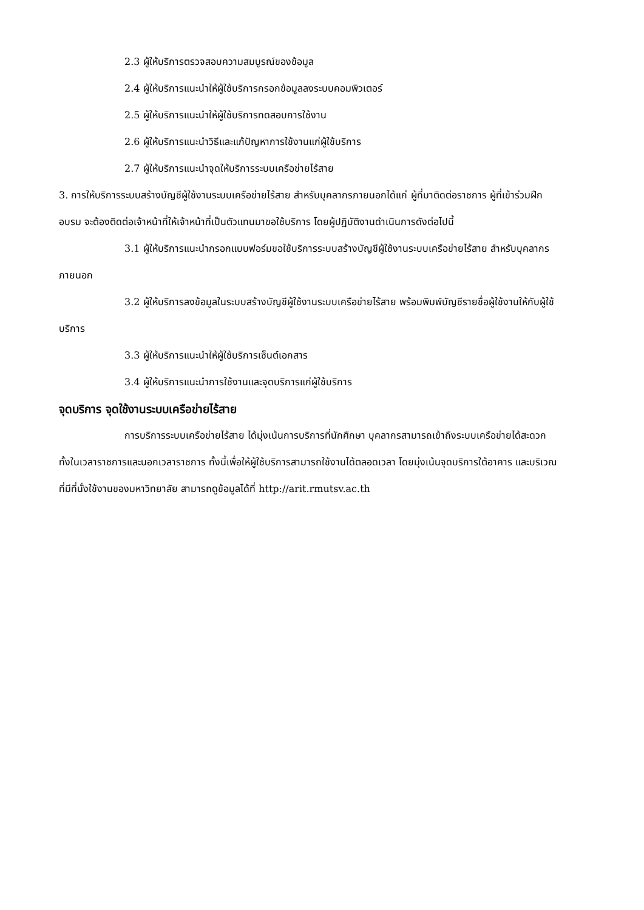2.3 ผู้ให้บริการตรวจสอบความสมบูรณ์ของข้อมูล
2.4 ผู้ให้บริการแนะนำให้ผู้ใช้บริการกรอกข้อมูลลงระบบคอมพิวเตอร์
2.5 ผู้ให้บริการแนะนำให้ผู้ใช้บริการทดสอบการใช้งาน
2.6 ผู้ให้บริการแนะนำวิธีและแก้ปัญหาการใช้งานแก่ผู้ใช้บริการ
2.7 ผู้ให้บริการแนะนำจุดให้บริการระบบเครือข่ายไร้สาย
3. การให้บริการระบบสร้างบัญชีผู้ใช้งานระบบเครือข่ายไร้สาย สำหรับบุคลากรภายนอกได้แก่ ผู้ที่มาติดต่อราชการ ผู้ที่เข้าร่วมฝึกอบรม จะต้องติดต่อเจ้าหน้าที่ให้เจ้าหน้าที่เป็นตัวแทนมาขอใช้บริการ โดยผู้ปฏิบัติงานดำเนินการดังต่อไปนี้
3.1 ผู้ให้บริการแนะนำกรอกแบบฟอร์มขอใช้บริการระบบสร้างบัญชีผู้ใช้งานระบบเครือข่ายไร้สาย สำหรับบุคลากรภายนอก
3.2 ผู้ให้บริการลงข้อมูลในระบบสร้างบัญชีผู้ใช้งานระบบเครือข่ายไร้สาย พร้อมพิมพ์บัญชีรายชื่อผู้ใช้งานให้กับผู้ใช้บริการ
3.3 ผู้ให้บริการแนะนำให้ผู้ใช้บริการเซ็นต์เอกสาร
3.4 ผู้ให้บริการแนะนำการใช้งานและจุดบริการแก่ผู้ใช้บริการ
จุดบริการ จุดใช้งานระบบเครือข่ายไร้สาย
การบริการระบบเครือข่ายไร้สาย ได้มุ่งเน้นการบริการที่นักศึกษา บุคลากรสามารถเข้าถึงระบบเครือข่ายได้สะดวก ทั้งในเวลาราชการและนอกเวลาราชการ ทั้งนี้เพื่อให้ผู้ใช้บริการสามารถใช้งานได้ตลอดเวลา โดยมุ่งเน้นจุดบริการใต้อาคาร และบริเวณที่มีที่นั่งใช้งานของมหาวิทยาลัย สามารถดูข้อมูลได้ที่ http://arit.rmutsv.ac.th